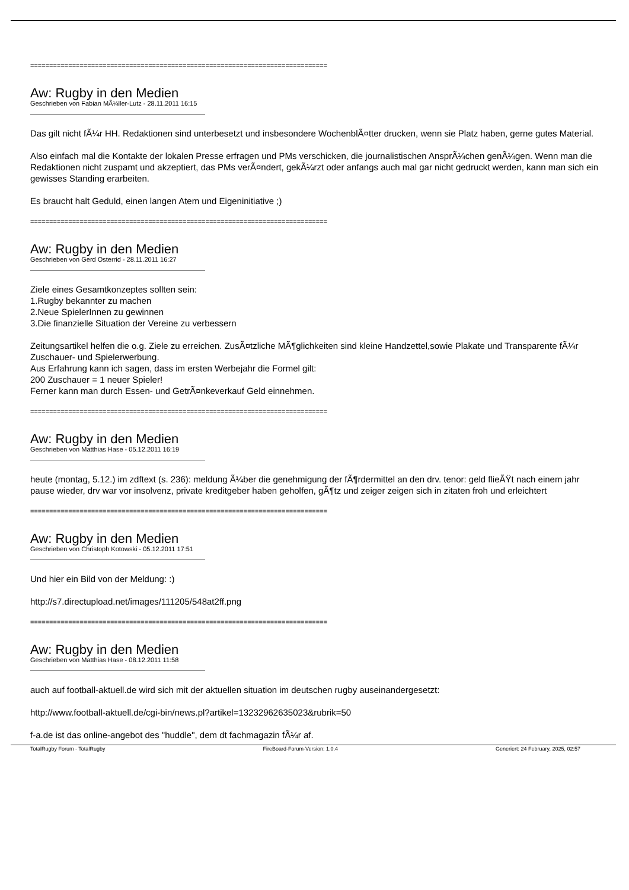==============================================================================
Aw: Rugby in den Medien
Geschrieben von Fabian MÃ¼ller-Lutz - 28.11.2011 16:15
Das gilt nicht fÃ¼r HH. Redaktionen sind unterbesetzt und insbesondere WochenblÃ¤tter drucken, wenn sie Platz haben, gerne gutes Material.
Also einfach mal die Kontakte der lokalen Presse erfragen und PMs verschicken, die journalistischen AnsprÃ¼chen genÃ¼gen. Wenn man die Redaktionen nicht zuspamt und akzeptiert, das PMs verÃ¤ndert, gekÃ¼rzt oder anfangs auch mal gar nicht gedruckt werden, kann man sich ein gewisses Standing erarbeiten.
Es braucht halt Geduld, einen langen Atem und Eigeninitiative ;)
==============================================================================
Aw: Rugby in den Medien
Geschrieben von Gerd Osterrid - 28.11.2011 16:27
Ziele eines Gesamtkonzeptes sollten sein:
1.Rugby bekannter zu machen
2.Neue SpielerInnen zu gewinnen
3.Die finanzielle Situation der Vereine zu verbessern
Zeitungsartikel helfen die o.g. Ziele zu erreichen. ZusÃ¤tzliche MÃ¶glichkeiten sind kleine Handzettel,sowie Plakate und Transparente fÃ¼r Zuschauer- und Spielerwerbung.
Aus Erfahrung kann ich sagen, dass im ersten Werbejahr die Formel gilt:
200 Zuschauer = 1 neuer Spieler!
Ferner kann man durch Essen- und GetrÃ¤nkeverkauf Geld einnehmen.
==============================================================================
Aw: Rugby in den Medien
Geschrieben von Matthias Hase - 05.12.2011 16:19
heute (montag, 5.12.) im zdftext (s. 236): meldung Ã¼ber die genehmigung der fÃ¶rdermittel an den drv. tenor: geld flieÃŸt nach einem jahr pause wieder, drv war vor insolvenz, private kreditgeber haben geholfen, gÃ¶tz und zeiger zeigen sich in zitaten froh und erleichtert
==============================================================================
Aw: Rugby in den Medien
Geschrieben von Christoph Kotowski - 05.12.2011 17:51
Und hier ein Bild von der Meldung: :)
http://s7.directupload.net/images/111205/548at2ff.png
==============================================================================
Aw: Rugby in den Medien
Geschrieben von Matthias Hase - 08.12.2011 11:58
auch auf football-aktuell.de wird sich mit der aktuellen situation im deutschen rugby auseinandergesetzt:
http://www.football-aktuell.de/cgi-bin/news.pl?artikel=13232962635023&rubrik=50
f-a.de ist das online-angebot des "huddle", dem dt fachmagazin fÃ¼r af.
TotalRugby Forum - TotalRugby FireBoard-Forum-Version: 1.0.4 Generiert: 24 February, 2025, 02:57